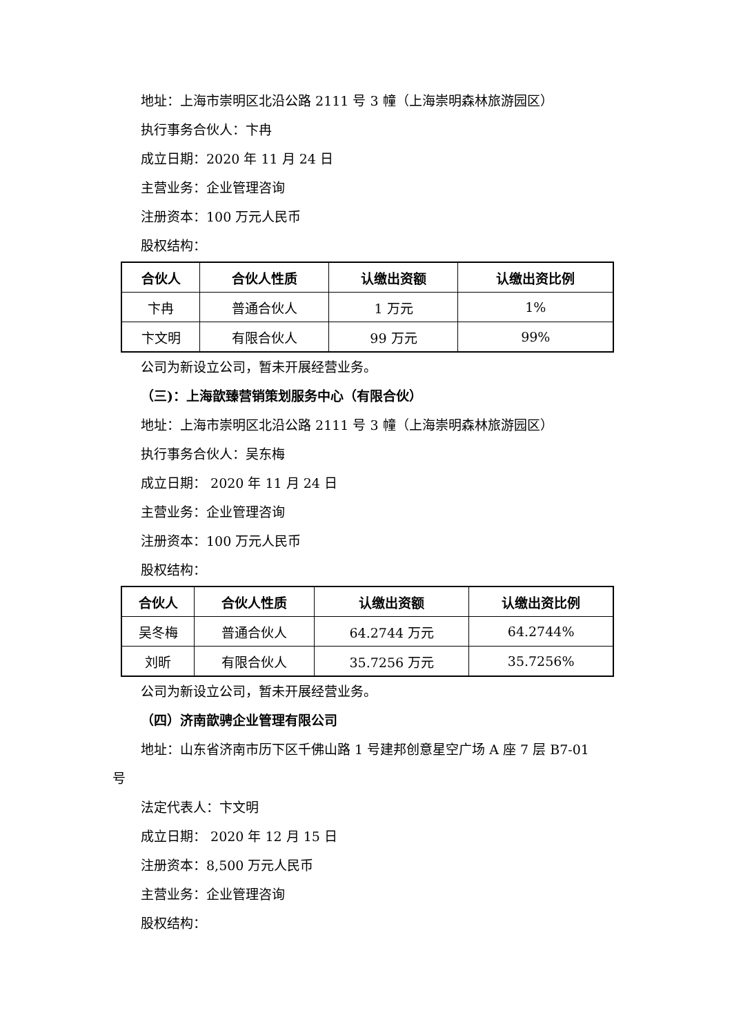地址：上海市崇明区北沿公路 2111 号 3 幢（上海崇明森林旅游园区）
执行事务合伙人：卞冉
成立日期：2020 年 11 月 24 日
主营业务：企业管理咨询
注册资本：100 万元人民币
股权结构：
| 合伙人 | 合伙人性质 | 认缴出资额 | 认缴出资比例 |
| --- | --- | --- | --- |
| 卞冉 | 普通合伙人 | 1 万元 | 1% |
| 卞文明 | 有限合伙人 | 99 万元 | 99% |
公司为新设立公司，暂未开展经营业务。
（三)：上海歆臻营销策划服务中心（有限合伙）
地址：上海市崇明区北沿公路 2111 号 3 幢（上海崇明森林旅游园区）
执行事务合伙人：吴东梅
成立日期： 2020 年 11 月 24 日
主营业务：企业管理咨询
注册资本：100 万元人民币
股权结构：
| 合伙人 | 合伙人性质 | 认缴出资额 | 认缴出资比例 |
| --- | --- | --- | --- |
| 吴冬梅 | 普通合伙人 | 64.2744 万元 | 64.2744% |
| 刘昕 | 有限合伙人 | 35.7256 万元 | 35.7256% |
公司为新设立公司，暂未开展经营业务。
（四）济南歆骋企业管理有限公司
地址：山东省济南市历下区千佛山路 1 号建邦创意星空广场 A 座 7 层 B7-01
号
法定代表人：卞文明
成立日期： 2020 年 12 月 15 日
注册资本：8,500 万元人民币
主营业务：企业管理咨询
股权结构：